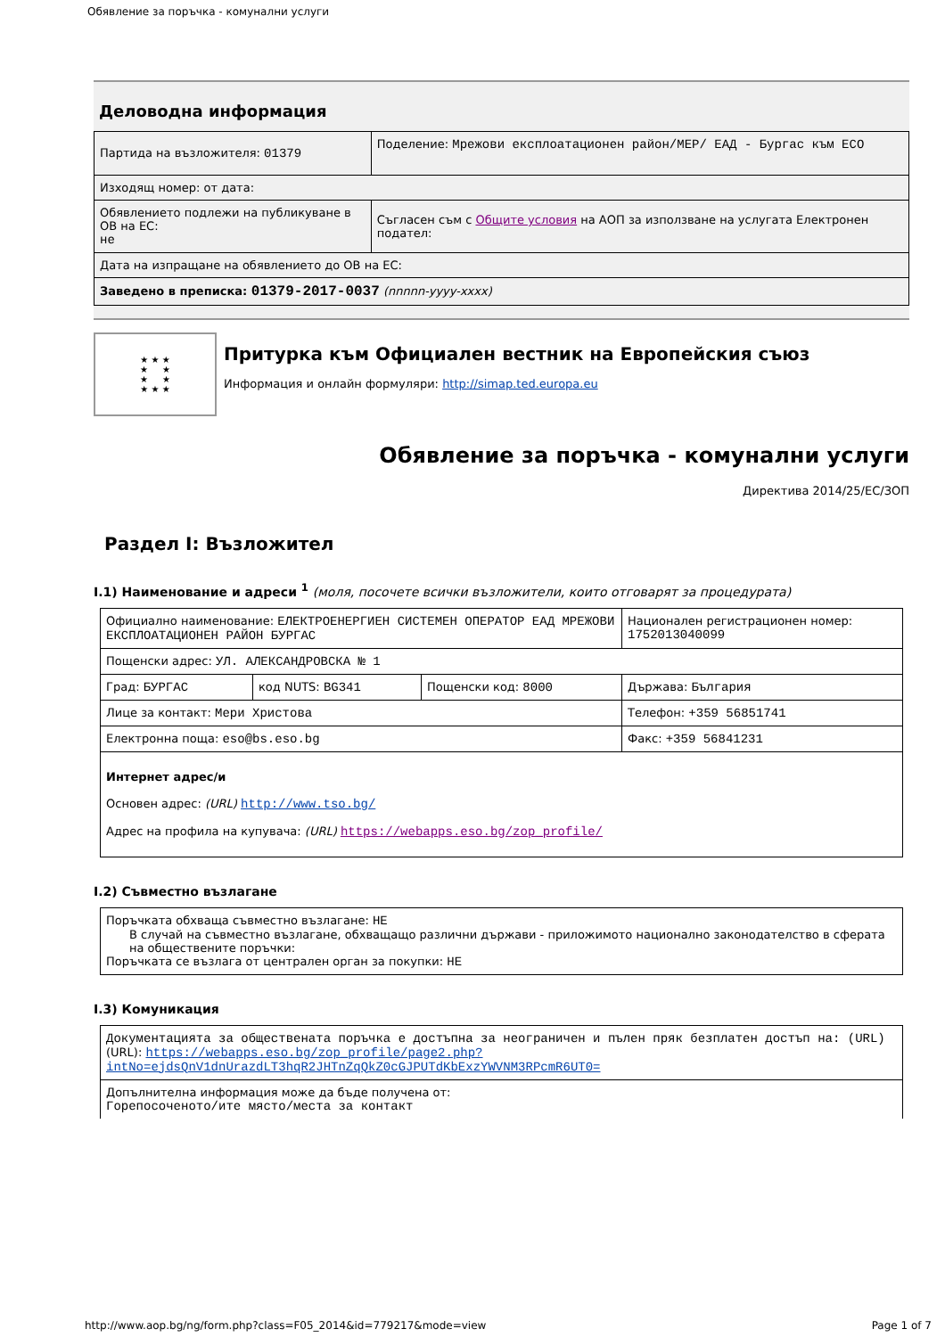Обявление за поръчка - комунални услуги
Деловодна информация
| Партида на възложителя: 01379 | Поделение: Мрежови експлоатационен район/МЕР/ ЕАД - Бургас към ЕСО |
| Изходящ номер: от дата: | |
| Обявлението подлежи на публикуване в ОВ на ЕС: не | Съгласен съм с Общите условия на АОП за използване на услугата Електронен подател: |
| Дата на изпращане на обявлението до ОВ на ЕС: | |
| Заведено в преписка: 01379-2017-0037 (nnnnn-yyyy-xxxx) | |
★ ★ ★
★ ★
★ ★
★ ★ ★
Притурка към Официален вестник на Европейския съюз
Информация и онлайн формуляри: http://simap.ted.europa.eu
Обявление за поръчка - комунални услуги
Директива 2014/25/ЕС/ЗОП
Раздел I: Възложител
I.1) Наименование и адреси <sup>1</sup> (моля, посочете всички възложители, които отговарят за процедурата)
| Официално наименование: ЕЛЕКТРОЕНЕРГИЕН СИСТЕМЕН ОПЕРАТОР ЕАД МРЕЖОВИ ЕКСПЛОАТАЦИОНЕН РАЙОН БУРГАС | | | Национален регистрационен номер: 1752013040099 |
| Пощенски адрес: УЛ. АЛЕКСАНДРОВСКА № 1 | | | |
| Град: БУРГАС | код NUTS: BG341 | Пощенски код: 8000 | Държава: България |
| Лице за контакт: Мери Христова | | | Телефон: +359 56851741 |
| Електронна поща: eso@bs.eso.bg | | | Факс: +359 56841231 |
| Интернет адрес/и Основен адрес: (URL) http://www.tso.bg/ Адрес на профила на купувача: (URL) https://webapps.eso.bg/zop_profile/ | | | |
I.2) Съвместно възлагане
| Поръчката обхваща съвместно възлагане: НЕ В случай на съвместно възлагане, обхващащо различни държави - приложимото национално законодателство в сферата на обществените поръчки: Поръчката се възлага от централен орган за покупки: НЕ |
I.3) Комуникация
| Документацията за обществената поръчка е достъпна за неограничен и пълен пряк безплатен достъп на: (URL) (URL): https://webapps.eso.bg/zop_profile/page2.php?intNo=ejdsQnV1dnUrazdLT3hqR2JHTnZqQkZ0cGJPUTdKbExzYWVNM3RPcmR6UT0= |
| Допълнителна информация може да бъде получена от: Горепосоченото/ите място/места за контакт |
http://www.aop.bg/ng/form.php?class=F05_2014&id=779217&mode=view Page 1 of 7